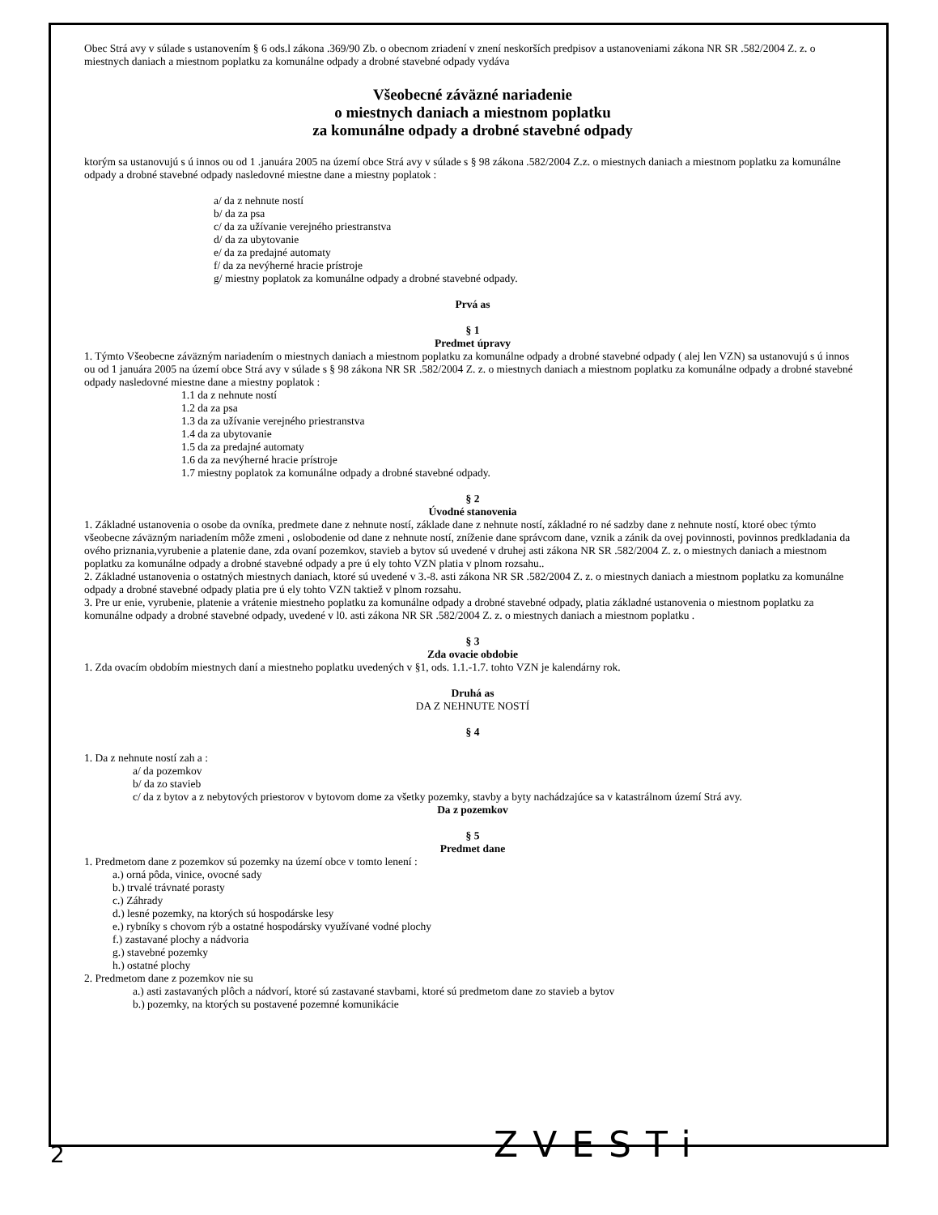Obec Strá avy v súlade s ustanovením § 6 ods.l zákona .369/90 Zb. o obecnom zriadení v znení neskorších predpisov a ustanoveniami zákona NR SR .582/2004 Z. z. o miestnych daniach a miestnom poplatku za komunálne odpady a drobné stavebné odpady vydáva
Všeobecné záväzné nariadenie
o miestnych daniach a miestnom poplatku
za komunálne odpady a drobné stavebné odpady
ktorým sa ustanovujú s ú innos ou od 1 .januára 2005 na území obce Strá avy v súlade s § 98 zákona .582/2004 Z.z. o miestnych daniach a miestnom poplatku za komunálne odpady a drobné stavebné odpady nasledovné miestne dane a miestny poplatok :
a/ da z nehnute ností
b/ da za psa
c/ da za užívanie verejného priestranstva
d/ da za ubytovanie
e/ da za predajné automaty
f/ da za nevýherné hracie prístroje
g/ miestny poplatok za komunálne odpady a drobné stavebné odpady.
Prvá as
§ 1
Predmet úpravy
1. Týmto Všeobecne záväzným nariadením o miestnych daniach a miestnom poplatku za komunálne odpady a drobné stavebné odpady ( alej len VZN) sa ustanovujú s ú innos ou od 1 januára 2005 na území obce Strá avy v súlade s § 98 zákona NR SR .582/2004 Z. z. o miestnych daniach a miestnom poplatku za komunálne odpady a drobné stavebné odpady nasledovné miestne dane a miestny poplatok :
1.1 da z nehnute ností
1.2 da za psa
1.3 da za užívanie verejného priestranstva
1.4 da za ubytovanie
1.5 da za predajné automaty
1.6 da za nevýherné hracie prístroje
1.7 miestny poplatok za komunálne odpady a drobné stavebné odpady.
§ 2
Úvodné stanovenia
1. Základné ustanovenia o osobe da ovníka, predmete dane z nehnute ností, základe dane z nehnute ností, základné ro né sadzby dane z nehnute ností, ktoré obec týmto všeobecne záväzným nariadením môže zmeni , oslobodenie od dane z nehnute ností, zníženie dane správcom dane, vznik a zánik da ovej povinnosti, povinnos predkladania da ového priznania,vyrubenie a platenie dane, zda ovaní pozemkov, stavieb a bytov sú uvedené v druhej asti zákona NR SR .582/2004 Z. z. o miestnych daniach a miestnom poplatku za komunálne odpady a drobné stavebné odpady a pre ú ely tohto VZN platia v plnom rozsahu..
2. Základné ustanovenia o ostatných miestnych daniach, ktoré sú uvedené v 3.-8. asti zákona NR SR .582/2004 Z. z. o miestnych daniach a miestnom poplatku za komunálne odpady a drobné stavebné odpady platia pre ú ely tohto VZN taktiež v plnom rozsahu.
3. Pre ur enie, vyrubenie, platenie a vrátenie miestneho poplatku za komunálne odpady a drobné stavebné odpady, platia základné ustanovenia o miestnom poplatku za komunálne odpady a drobné stavebné odpady, uvedené v l0. asti zákona NR SR .582/2004 Z. z. o miestnych daniach a miestnom poplatku .
§ 3
Zda ovacie obdobie
1. Zda ovacím obdobím miestnych daní a miestneho poplatku uvedených v §1, ods. 1.1.-1.7. tohto VZN je kalendárny rok.
Druhá as
DA Z NEHNUTE NOSTÍ
§ 4
1. Da z nehnute ností zah a :
a/ da pozemkov
b/ da zo stavieb
c/ da z bytov a z nebytových priestorov v bytovom dome za všetky pozemky, stavby a byty nachádzajúce sa v katastrálnom území Strá avy.
Da z pozemkov
§ 5
Predmet dane
1. Predmetom dane z pozemkov sú pozemky na území obce v tomto lenení :
a.) orná pôda, vinice, ovocné sady
b.) trvalé trávnaté porasty
c.) Záhrady
d.) lesné pozemky, na ktorých sú hospodárske lesy
e.) rybníky s chovom rýb a ostatné hospodársky využívané vodné plochy
f.) zastavané plochy a nádvoria
g.) stavebné pozemky
h.) ostatné plochy
2. Predmetom dane z pozemkov nie su
a.) asti zastavaných plôch a nádvorí, ktoré sú zastavané stavbami, ktoré sú predmetom dane zo stavieb a bytov
b.) pozemky, na ktorých su postavené pozemné komunikácie
2 ZVESTi